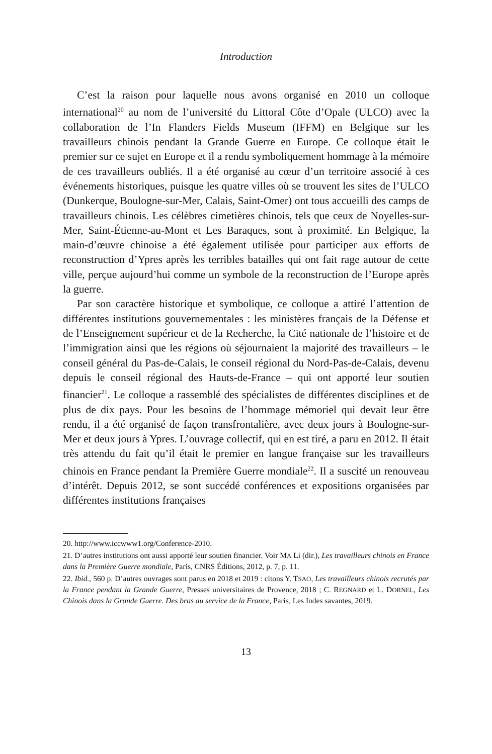Introduction
C’est la raison pour laquelle nous avons organisé en 2010 un colloque international<sup>20</sup> au nom de l’université du Littoral Côte d’Opale (ULCO) avec la collaboration de l’In Flanders Fields Museum (IFFM) en Belgique sur les travailleurs chinois pendant la Grande Guerre en Europe. Ce colloque était le premier sur ce sujet en Europe et il a rendu symboliquement hommage à la mémoire de ces travailleurs oubliés. Il a été organisé au cœur d’un territoire associé à ces événements historiques, puisque les quatre villes où se trouvent les sites de l’ULCO (Dunkerque, Boulogne-sur-Mer, Calais, Saint-Omer) ont tous accueilli des camps de travailleurs chinois. Les célèbres cimetières chinois, tels que ceux de Noyelles-sur-Mer, Saint-Étienne-au-Mont et Les Baraques, sont à proximité. En Belgique, la main-d’œuvre chinoise a été également utilisée pour participer aux efforts de reconstruction d’Ypres après les terribles batailles qui ont fait rage autour de cette ville, perçue aujourd’hui comme un symbole de la reconstruction de l’Europe après la guerre.
Par son caractère historique et symbolique, ce colloque a attiré l’attention de différentes institutions gouvernementales : les ministères français de la Défense et de l’Enseignement supérieur et de la Recherche, la Cité nationale de l’histoire et de l’immigration ainsi que les régions où séjournaient la majorité des travailleurs – le conseil général du Pas-de-Calais, le conseil régional du Nord-Pas-de-Calais, devenu depuis le conseil régional des Hauts-de-France – qui ont apporté leur soutien financier<sup>21</sup>. Le colloque a rassemblé des spécialistes de différentes disciplines et de plus de dix pays. Pour les besoins de l’hommage mémoriel qui devait leur être rendu, il a été organisé de façon transfrontalière, avec deux jours à Boulogne-sur-Mer et deux jours à Ypres. L’ouvrage collectif, qui en est tiré, a paru en 2012. Il était très attendu du fait qu’il était le premier en langue française sur les travailleurs chinois en France pendant la Première Guerre mondiale<sup>22</sup>. Il a suscité un renouveau d’intérêt. Depuis 2012, se sont succédé conférences et expositions organisées par différentes institutions françaises
20. http://www.iccwww1.org/Conference-2010.
21. D’autres institutions ont aussi apporté leur soutien financier. Voir MA Li (dir.), Les travailleurs chinois en France dans la Première Guerre mondiale, Paris, CNRS Éditions, 2012, p. 7, p. 11.
22. Ibid., 560 p. D’autres ouvrages sont parus en 2018 et 2019 : citons Y. TSAO, Les travailleurs chinois recrutés par la France pendant la Grande Guerre, Presses universitaires de Provence, 2018 ; C. REGNARD et L. DORNEL, Les Chinois dans la Grande Guerre. Des bras au service de la France, Paris, Les Indes savantes, 2019.
13